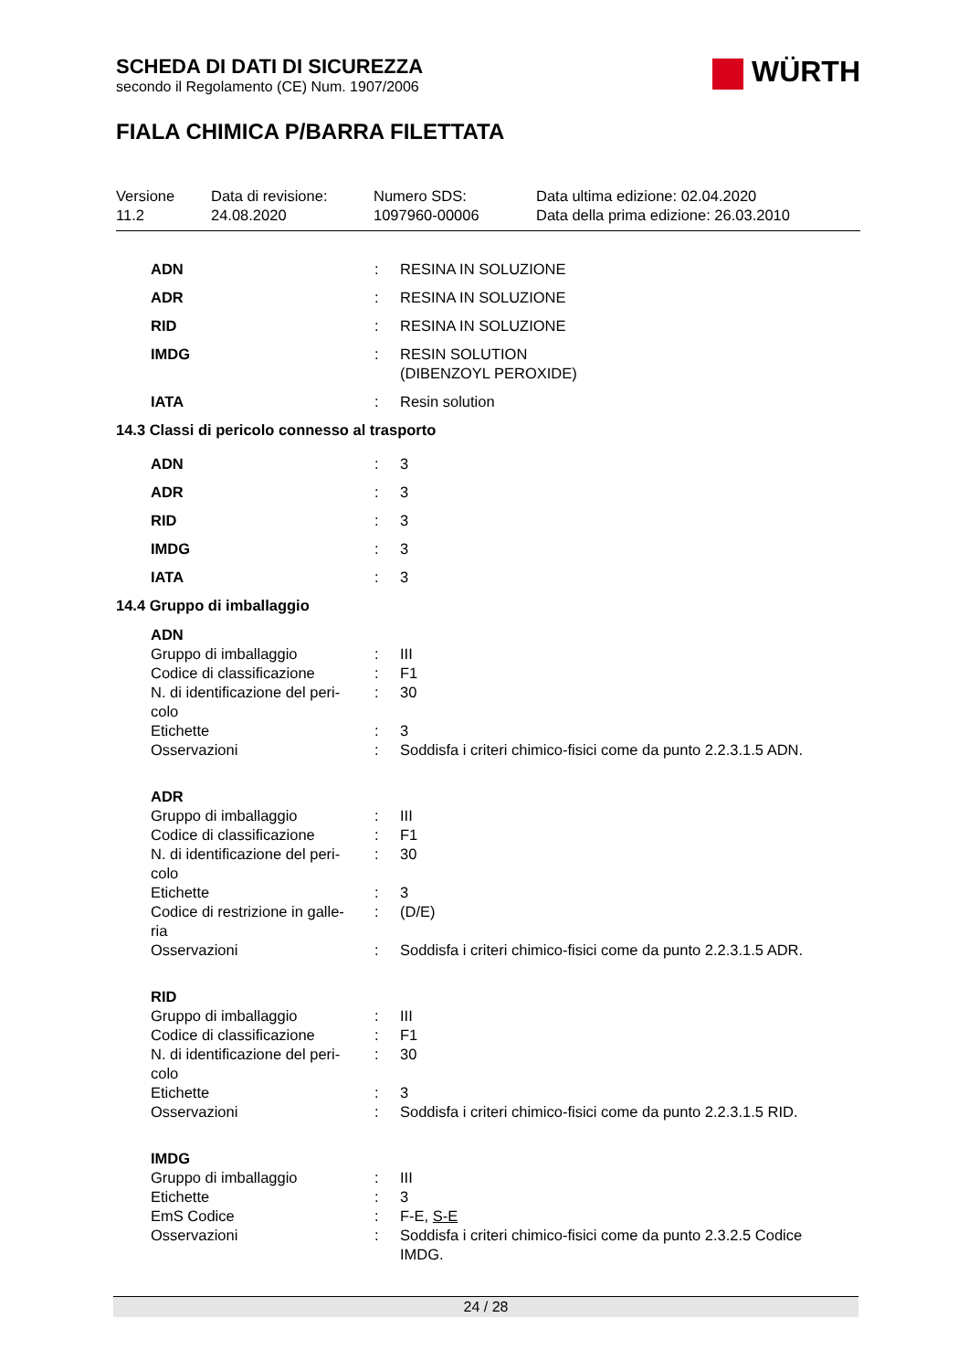SCHEDA DI DATI DI SICUREZZA
secondo il Regolamento (CE) Num. 1907/2006
WÜRTH
FIALA CHIMICA P/BARRA FILETTATA
Versione
11.2
Data di revisione:
24.08.2020
Numero SDS:
1097960-00006
Data ultima edizione: 02.04.2020
Data della prima edizione: 26.03.2010
| ADN | : | RESINA IN SOLUZIONE |
| ADR | : | RESINA IN SOLUZIONE |
| RID | : | RESINA IN SOLUZIONE |
| IMDG | : | RESIN SOLUTION (DIBENZOYL PEROXIDE) |
| IATA | : | Resin solution |
14.3 Classi di pericolo connesso al trasporto
| ADN | : | 3 |
| ADR | : | 3 |
| RID | : | 3 |
| IMDG | : | 3 |
| IATA | : | 3 |
14.4 Gruppo di imballaggio
| ADN | | |
| Gruppo di imballaggio | : | III |
| Codice di classificazione | : | F1 |
| N. di identificazione del peri- colo | : | 30 |
| Etichette | : | 3 |
| Osservazioni | : | Soddisfa i criteri chimico-fisici come da punto 2.2.3.1.5 ADN. |
| ADR | | |
| Gruppo di imballaggio | : | III |
| Codice di classificazione | : | F1 |
| N. di identificazione del peri- colo | : | 30 |
| Etichette | : | 3 |
| Codice di restrizione in galle- ria | : | (D/E) |
| Osservazioni | : | Soddisfa i criteri chimico-fisici come da punto 2.2.3.1.5 ADR. |
| RID | | |
| Gruppo di imballaggio | : | III |
| Codice di classificazione | : | F1 |
| N. di identificazione del peri- colo | : | 30 |
| Etichette | : | 3 |
| Osservazioni | : | Soddisfa i criteri chimico-fisici come da punto 2.2.3.1.5 RID. |
| IMDG | | |
| Gruppo di imballaggio | : | III |
| Etichette | : | 3 |
| EmS Codice | : | F-E, S-E |
| Osservazioni | : | Soddisfa i criteri chimico-fisici come da punto 2.3.2.5 Codice IMDG. |
24 / 28